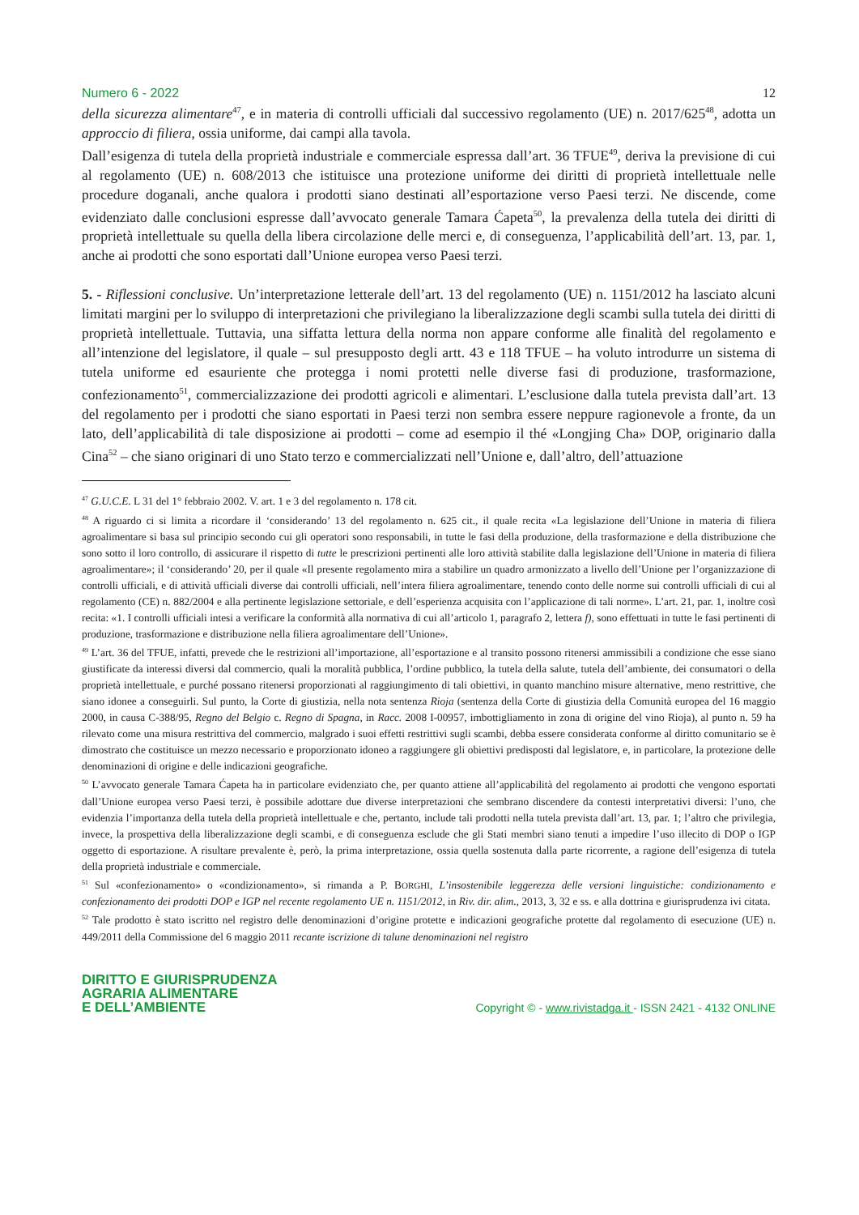Numero 6 - 2022 12
della sicurezza alimentare<sup>47</sup>, e in materia di controlli ufficiali dal successivo regolamento (UE) n. 2017/625<sup>48</sup>, adotta un approccio di filiera, ossia uniforme, dai campi alla tavola.
Dall’esigenza di tutela della proprietà industriale e commerciale espressa dall’art. 36 TFUE<sup>49</sup>, deriva la previsione di cui al regolamento (UE) n. 608/2013 che istituisce una protezione uniforme dei diritti di proprietà intellettuale nelle procedure doganali, anche qualora i prodotti siano destinati all’esportazione verso Paesi terzi. Ne discende, come evidenziato dalle conclusioni espresse dall’avvocato generale Tamara Ćapeta<sup>50</sup>, la prevalenza della tutela dei diritti di proprietà intellettuale su quella della libera circolazione delle merci e, di conseguenza, l’applicabilità dell’art. 13, par. 1, anche ai prodotti che sono esportati dall’Unione europea verso Paesi terzi.
5. - Riflessioni conclusive. Un’interpretazione letterale dell’art. 13 del regolamento (UE) n. 1151/2012 ha lasciato alcuni limitati margini per lo sviluppo di interpretazioni che privilegiano la liberalizzazione degli scambi sulla tutela dei diritti di proprietà intellettuale. Tuttavia, una siffatta lettura della norma non appare conforme alle finalità del regolamento e all’intenzione del legislatore, il quale – sul presupposto degli artt. 43 e 118 TFUE – ha voluto introdurre un sistema di tutela uniforme ed esauriente che protegga i nomi protetti nelle diverse fasi di produzione, trasformazione, confezionamento<sup>51</sup>, commercializzazione dei prodotti agricoli e alimentari. L’esclusione dalla tutela prevista dall’art. 13 del regolamento per i prodotti che siano esportati in Paesi terzi non sembra essere neppure ragionevole a fronte, da un lato, dell’applicabilità di tale disposizione ai prodotti – come ad esempio il thé «Longjing Cha» DOP, originario dalla Cina<sup>52</sup> – che siano originari di uno Stato terzo e commercializzati nell’Unione e, dall’altro, dell’attuazione
<sup>47</sup> G.U.C.E. L 31 del 1° febbraio 2002. V. art. 1 e 3 del regolamento n. 178 cit.
<sup>48</sup> A riguardo ci si limita a ricordare il ‘considerando’ 13 del regolamento n. 625 cit., il quale recita «La legislazione dell’Unione in materia di filiera agroalimentare si basa sul principio secondo cui gli operatori sono responsabili, in tutte le fasi della produzione, della trasformazione e della distribuzione che sono sotto il loro controllo, di assicurare il rispetto di tutte le prescrizioni pertinenti alle loro attività stabilite dalla legislazione dell’Unione in materia di filiera agroalimentare»; il ‘considerando’ 20, per il quale «Il presente regolamento mira a stabilire un quadro armonizzato a livello dell’Unione per l’organizzazione di controlli ufficiali, e di attività ufficiali diverse dai controlli ufficiali, nell’intera filiera agroalimentare, tenendo conto delle norme sui controlli ufficiali di cui al regolamento (CE) n. 882/2004 e alla pertinente legislazione settoriale, e dell’esperienza acquisita con l’applicazione di tali norme». L’art. 21, par. 1, inoltre così recita: «1. I controlli ufficiali intesi a verificare la conformità alla normativa di cui all’articolo 1, paragrafo 2, lettera f), sono effettuati in tutte le fasi pertinenti di produzione, trasformazione e distribuzione nella filiera agroalimentare dell’Unione».
<sup>49</sup> L’art. 36 del TFUE, infatti, prevede che le restrizioni all’importazione, all’esportazione e al transito possono ritenersi ammissibili a condizione che esse siano giustificate da interessi diversi dal commercio, quali la moralità pubblica, l’ordine pubblico, la tutela della salute, tutela dell’ambiente, dei consumatori o della proprietà intellettuale, e purché possano ritenersi proporzionati al raggiungimento di tali obiettivi, in quanto manchino misure alternative, meno restrittive, che siano idonee a conseguirli. Sul punto, la Corte di giustizia, nella nota sentenza Rioja (sentenza della Corte di giustizia della Comunità europea del 16 maggio 2000, in causa C-388/95, Regno del Belgio c. Regno di Spagna, in Racc. 2008 I-00957, imbottigliamento in zona di origine del vino Rioja), al punto n. 59 ha rilevato come una misura restrittiva del commercio, malgrado i suoi effetti restrittivi sugli scambi, debba essere considerata conforme al diritto comunitario se è dimostrato che costituisce un mezzo necessario e proporzionato idoneo a raggiungere gli obiettivi predisposti dal legislatore, e, in particolare, la protezione delle denominazioni di origine e delle indicazioni geografiche.
<sup>50</sup> L’avvocato generale Tamara Ćapeta ha in particolare evidenziato che, per quanto attiene all’applicabilità del regolamento ai prodotti che vengono esportati dall’Unione europea verso Paesi terzi, è possibile adottare due diverse interpretazioni che sembrano discendere da contesti interpretativi diversi: l’uno, che evidenzia l’importanza della tutela della proprietà intellettuale e che, pertanto, include tali prodotti nella tutela prevista dall’art. 13, par. 1; l’altro che privilegia, invece, la prospettiva della liberalizzazione degli scambi, e di conseguenza esclude che gli Stati membri siano tenuti a impedire l’uso illecito di DOP o IGP oggetto di esportazione. A risultare prevalente è, però, la prima interpretazione, ossia quella sostenuta dalla parte ricorrente, a ragione dell’esigenza di tutela della proprietà industriale e commerciale.
<sup>51</sup> Sul «confezionamento» o «condizionamento», si rimanda a P. BORGHI, L’insostenibile leggerezza delle versioni linguistiche: condizionamento e confezionamento dei prodotti DOP e IGP nel recente regolamento UE n. 1151/2012, in Riv. dir. alim., 2013, 3, 32 e ss. e alla dottrina e giurisprudenza ivi citata.
<sup>52</sup> Tale prodotto è stato iscritto nel registro delle denominazioni d’origine protette e indicazioni geografiche protette dal regolamento di esecuzione (UE) n. 449/2011 della Commissione del 6 maggio 2011 recante iscrizione di talune denominazioni nel registro
DIRITTO E GIURISPRUDENZA
AGRARIA ALIMENTARE
E DELL’AMBIENTE
Copyright © - www.rivistadga.it - ISSN 2421 - 4132 ONLINE